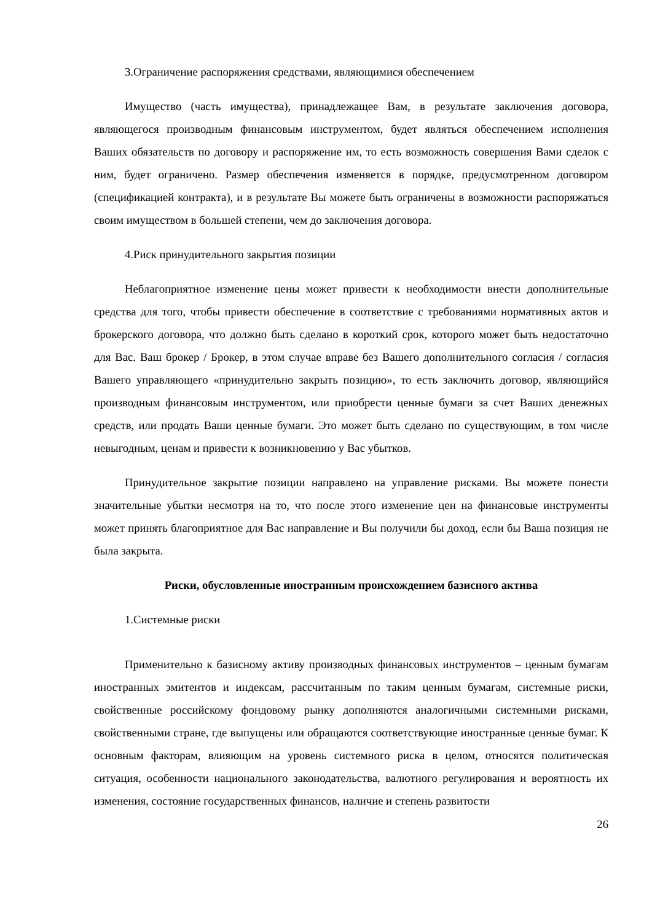3.Ограничение распоряжения средствами, являющимися обеспечением
Имущество (часть имущества), принадлежащее Вам, в результате заключения договора, являющегося производным финансовым инструментом, будет являться обеспечением исполнения Ваших обязательств по договору и распоряжение им, то есть возможность совершения Вами сделок с ним, будет ограничено. Размер обеспечения изменяется в порядке, предусмотренном договором (спецификацией контракта), и в результате Вы можете быть ограничены в возможности распоряжаться своим имуществом в большей степени, чем до заключения договора.
4.Риск принудительного закрытия позиции
Неблагоприятное изменение цены может привести к необходимости внести дополнительные средства для того, чтобы привести обеспечение в соответствие с требованиями нормативных актов и брокерского договора, что должно быть сделано в короткий срок, которого может быть недостаточно для Вас. Ваш брокер / Брокер, в этом случае вправе без Вашего дополнительного согласия / согласия Вашего управляющего «принудительно закрыть позицию», то есть заключить договор, являющийся производным финансовым инструментом, или приобрести ценные бумаги за счет Ваших денежных средств, или продать Ваши ценные бумаги. Это может быть сделано по существующим, в том числе невыгодным, ценам и привести к возникновению у Вас убытков.
Принудительное закрытие позиции направлено на управление рисками. Вы можете понести значительные убытки несмотря на то, что после этого изменение цен на финансовые инструменты может принять благоприятное для Вас направление и Вы получили бы доход, если бы Ваша позиция не была закрыта.
Риски, обусловленные иностранным происхождением базисного актива
1.Системные риски
Применительно к базисному активу производных финансовых инструментов – ценным бумагам иностранных эмитентов и индексам, рассчитанным по таким ценным бумагам, системные риски, свойственные российскому фондовому рынку дополняются аналогичными системными рисками, свойственными стране, где выпущены или обращаются соответствующие иностранные ценные бумаг. К основным факторам, влияющим на уровень системного риска в целом, относятся политическая ситуация, особенности национального законодательства, валютного регулирования и вероятность их изменения, состояние государственных финансов, наличие и степень развитости
26